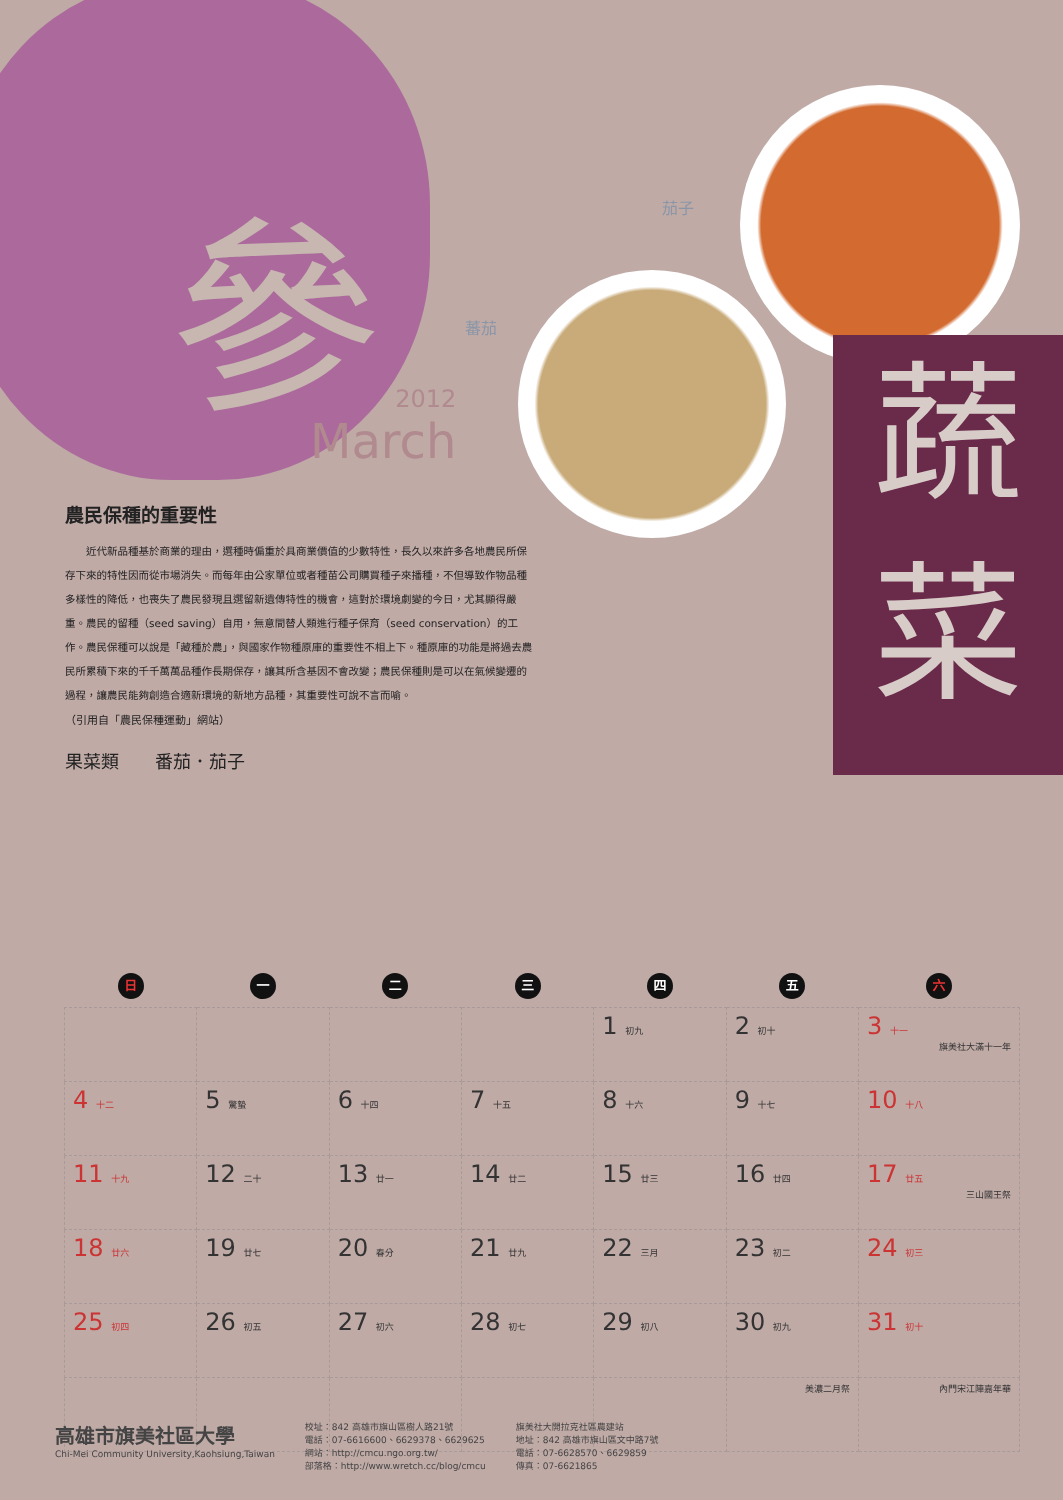參
2012
March
茄子
蕃茄
蔬
菜
農民保種的重要性
近代新品種基於商業的理由，選種時偏重於具商業價值的少數特性，長久以來許多各地農民所保存下來的特性因而從市場消失。而每年由公家單位或者種苗公司購買種子來播種，不但導致作物品種多樣性的降低，也喪失了農民發現且選留新遺傳特性的機會，這對於環境劇變的今日，尤其顯得嚴重。農民的留種（seed saving）自用，無意間替人類進行種子保育（seed conservation）的工作。農民保種可以說是「藏種於農」，與國家作物種原庫的重要性不相上下。種原庫的功能是將過去農民所累積下來的千千萬萬品種作長期保存，讓其所含基因不會改變；農民保種則是可以在氣候變遷的過程，讓農民能夠創造合適新環境的新地方品種，其重要性可說不言而喻。
（引用自「農民保種運動」網站）
果菜類　　番茄．茄子
| 日 | 一 | 二 | 三 | 四 | 五 | 六 |
| --- | --- | --- | --- | --- | --- | --- |
| | | | | 1 初九 | 2 初十 | 3 十一 旗美社大滿十一年 |
| 4 十二 | 5 驚蟄 | 6 十四 | 7 十五 | 8 十六 | 9 十七 | 10 十八 |
| 11 十九 | 12 二十 | 13 廿一 | 14 廿二 | 15 廿三 | 16 廿四 | 17 廿五 三山國王祭 |
| 18 廿六 | 19 廿七 | 20 春分 | 21 廿九 | 22 三月 | 23 初二 | 24 初三 |
| 25 初四 | 26 初五 | 27 初六 | 28 初七 | 29 初八 | 30 初九 | 31 初十 |
| | | | | | 美濃二月祭 | 內門宋江陣嘉年華 |
高雄市旗美社區大學
Chi-Mei Community University,Kaohsiung,Taiwan
校址：842 高雄市旗山區樹人路21號
電話：07-6616600、6629378、6629625
網站：http://cmcu.ngo.org.tw/
部落格：http://www.wretch.cc/blog/cmcu
旗美社大開拉克社區農建站
地址：842 高雄市旗山區文中路7號
電話：07-6628570、6629859
傳真：07-6621865